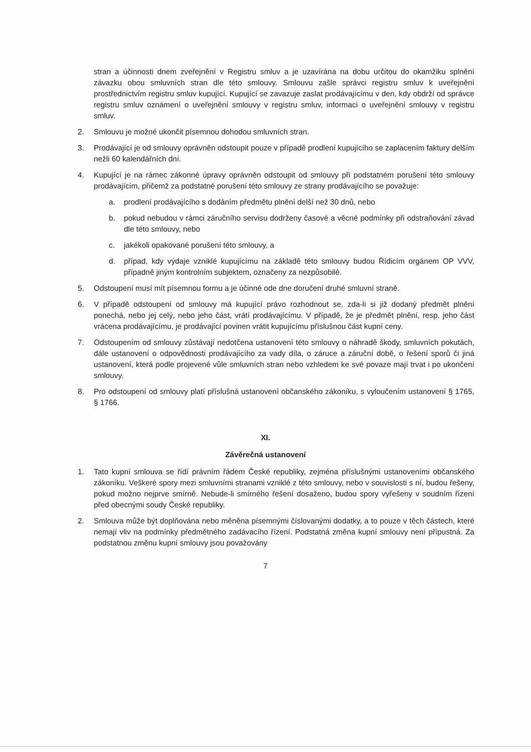stran a účinnosti dnem zveřejnění v Registru smluv a je uzavírána na dobu určitou do okamžiku splnění závazku obou smluvních stran dle této smlouvy. Smlouvu zašle správci registru smluv k uveřejnění prostřednictvím registru smluv kupující. Kupující se zavazuje zaslat prodávajícímu v den, kdy obdrží od správce registru smluv oznámení o uveřejnění smlouvy v registru smluv, informaci o uveřejnění smlouvy v registru smluv.
2. Smlouvu je možné ukončit písemnou dohodou smluvních stran.
3. Prodávající je od smlouvy oprávněn odstoupit pouze v případě prodlení kupujícího se zaplacením faktury delším nežli 60 kalendářních dní.
4. Kupující je na rámec zákonné úpravy oprávněn odstoupit od smlouvy při podstatném porušení této smlouvy prodávajícím, přičemž za podstatné porušení této smlouvy ze strany prodávajícího se považuje:
a. prodlení prodávajícího s dodáním předmětu plnění delší než 30 dnů, nebo
b. pokud nebudou v rámci záručního servisu dodrženy časové a věcné podmínky při odstraňování závad dle této smlouvy, nebo
c. jakékoli opakované porušení této smlouvy, a
d. případ, kdy výdaje vzniklé kupujícímu na základě této smlouvy budou Řídicím orgánem OP VVV, případně jiným kontrolním subjektem, označeny za nezpůsobilé.
5. Odstoupení musí mít písemnou formu a je účinné ode dne doručení druhé smluvní straně.
6. V případě odstoupení od smlouvy má kupující právo rozhodnout se, zda-li si již dodaný předmět plnění ponechá, nebo jej celý, nebo jeho část, vrátí prodávajícímu. V případě, že je předmět plnění, resp. jeho část vrácena prodávajícímu, je prodávající povinen vrátit kupujícímu příslušnou část kupní ceny.
7. Odstoupením od smlouvy zůstávají nedotčena ustanovení této smlouvy o náhradě škody, smluvních pokutách, dále ustanovení o odpovědnosti prodávajícího za vady díla, o záruce a záruční době, o řešení sporů či jiná ustanovení, která podle projevené vůle smluvních stran nebo vzhledem ke své povaze mají trvat i po ukončení smlouvy.
8. Pro odstoupení od smlouvy platí příslušná ustanovení občanského zákoníku, s vyloučením ustanovení § 1765, § 1766.
XI.
Závěrečná ustanovení
1. Tato kupní smlouva se řídí právním řádem České republiky, zejména příslušnými ustanoveními občanského zákoníku. Veškeré spory mezi smluvními stranami vzniklé z této smlouvy, nebo v souvislosti s ní, budou řešeny, pokud možno nejprve smírně. Nebude-li smírného řešení dosaženo, budou spory vyřešeny v soudním řízení před obecnými soudy České republiky.
2. Smlouva může být doplňována nebo měněna písemnými číslovanými dodatky, a to pouze v těch částech, které nemají vliv na podmínky předmětného zadávacího řízení. Podstatná změna kupní smlouvy není přípustná. Za podstatnou změnu kupní smlouvy jsou považovány
7